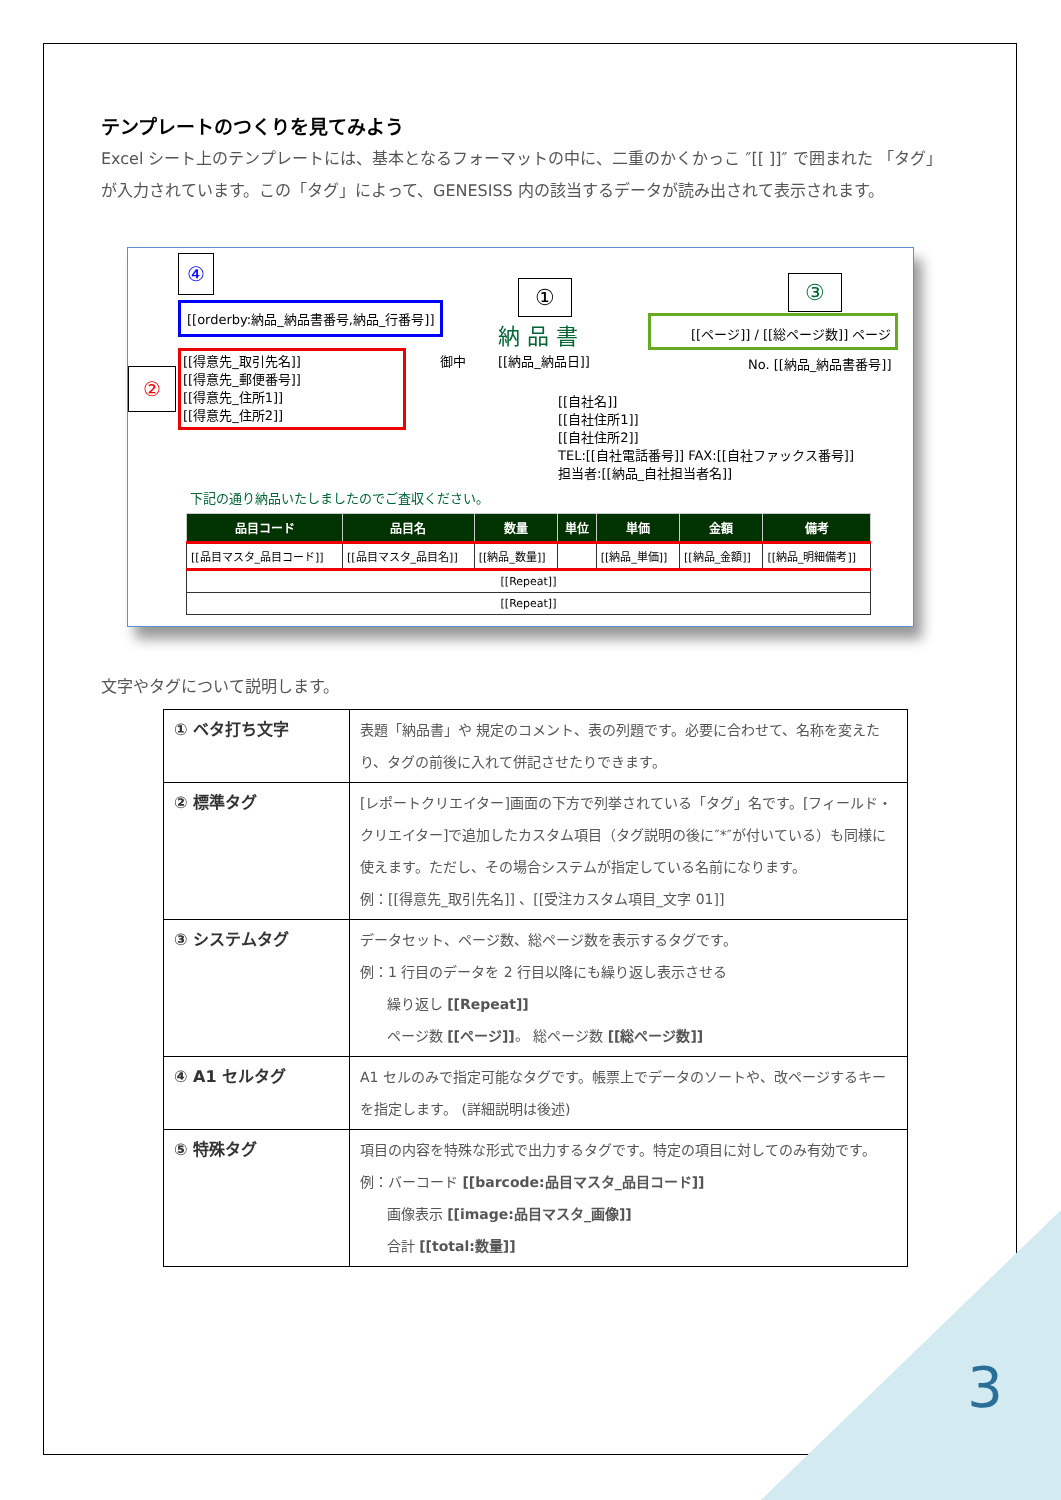テンプレートのつくりを見てみよう
Excel シート上のテンプレートには、基本となるフォーマットの中に、二重のかくかっこ ″[[ ]]″ で囲まれた 「タグ」が入力されています。この「タグ」によって、GENESISS 内の該当するデータが読み出されて表示されます。
④
[[orderby:納品_納品書番号,納品_行番号]]
①
納 品 書
③
[[ページ]] / [[総ページ数]] ページ
②
[[得意先_取引先名]]
[[得意先_郵便番号]]
[[得意先_住所1]]
[[得意先_住所2]]
御中 [[納品_納品日]] No. [[納品_納品書番号]]
[[自社名]]
[[自社住所1]]
[[自社住所2]]
TEL:[[自社電話番号]] FAX:[[自社ファックス番号]]
担当者:[[納品_自社担当者名]]
下記の通り納品いたしましたのでご査収ください。
| 品目コード | 品目名 | 数量 | 単位 | 単価 | 金額 | 備考 |
| --- | --- | --- | --- | --- | --- | --- |
| [[品目マスタ_品目コード]] | [[品目マスタ_品目名]] | [[納品_数量]] | | [[納品_単価]] | [[納品_金額]] | [[納品_明細備考]] |
| [[Repeat]] | | | | | | |
| [[Repeat]] | | | | | | |
文字やタグについて説明します。
| ① ベタ打ち文字 | 表題「納品書」や 規定のコメント、表の列題です。必要に合わせて、名称を変えたり、タグの前後に入れて併記させたりできます。 |
| ② 標準タグ | [レポートクリエイター]画面の下方で列挙されている「タグ」名です。[フィールド・クリエイター]で追加したカスタム項目（タグ説明の後に″*″が付いている）も同様に使えます。ただし、その場合システムが指定している名前になります。 例：[[得意先_取引先名]] 、[[受注カスタム項目_文字 01]] |
| ③ システムタグ | データセット、ページ数、総ページ数を表示するタグです。 例：1 行目のデータを 2 行目以降にも繰り返し表示させる 繰り返し [[Repeat]] ページ数 [[ページ]] 。 総ページ数 [[総ページ数]] |
| ④ A1 セルタグ | A1 セルのみで指定可能なタグです。帳票上でデータのソートや、改ページするキーを指定します。 (詳細説明は後述) |
| ⑤ 特殊タグ | 項目の内容を特殊な形式で出力するタグです。特定の項目に対してのみ有効です。 例：バーコード [[barcode:品目マスタ_品目コード]] 画像表示 [[image:品目マスタ_画像]] 合計 [[total:数量]] |
3